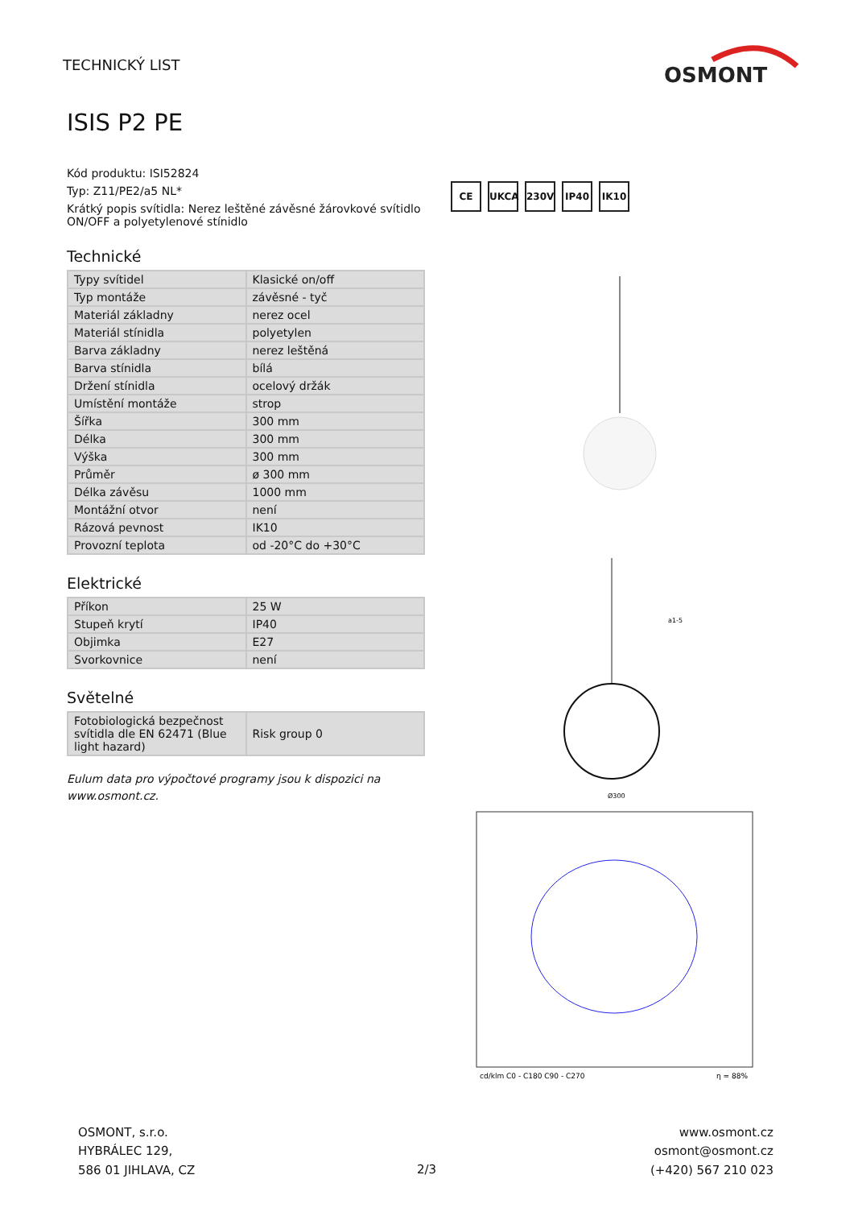TECHNICKÝ LIST
OSMONT
ISIS P2 PE
Kód produktu: ISI52824
Typ: Z11/PE2/a5 NL*
Krátký popis svítidla: Nerez leštěné závěsné žárovkové svítidlo ON/OFF a polyetylenové stínidlo
Technické
| Typy svítidel | Klasické on/off |
| Typ montáže | závěsné - tyč |
| Materiál základny | nerez ocel |
| Materiál stínidla | polyetylen |
| Barva základny | nerez leštěná |
| Barva stínidla | bílá |
| Držení stínidla | ocelový držák |
| Umístění montáže | strop |
| Šířka | 300 mm |
| Délka | 300 mm |
| Výška | 300 mm |
| Průměr | ø 300 mm |
| Délka závěsu | 1000 mm |
| Montážní otvor | není |
| Rázová pevnost | IK10 |
| Provozní teplota | od -20°C do +30°C |
Elektrické
| Příkon | 25 W |
| Stupeň krytí | IP40 |
| Objimka | E27 |
| Svorkovnice | není |
Světelné
| Fotobiologická bezpečnost svítidla dle EN 62471 (Blue light hazard) | Risk group 0 |
Eulum data pro výpočtové programy jsou k dispozici na www.osmont.cz.
CE UKCA 230V IP40 IK10
Ø300
a1-5
cd/klm C0 - C180 C90 - C270
η = 88%
OSMONT, s.r.o.
HYBRÁLEC 129,
586 01 JIHLAVA, CZ
2/3
www.osmont.cz
osmont@osmont.cz
(+420) 567 210 023